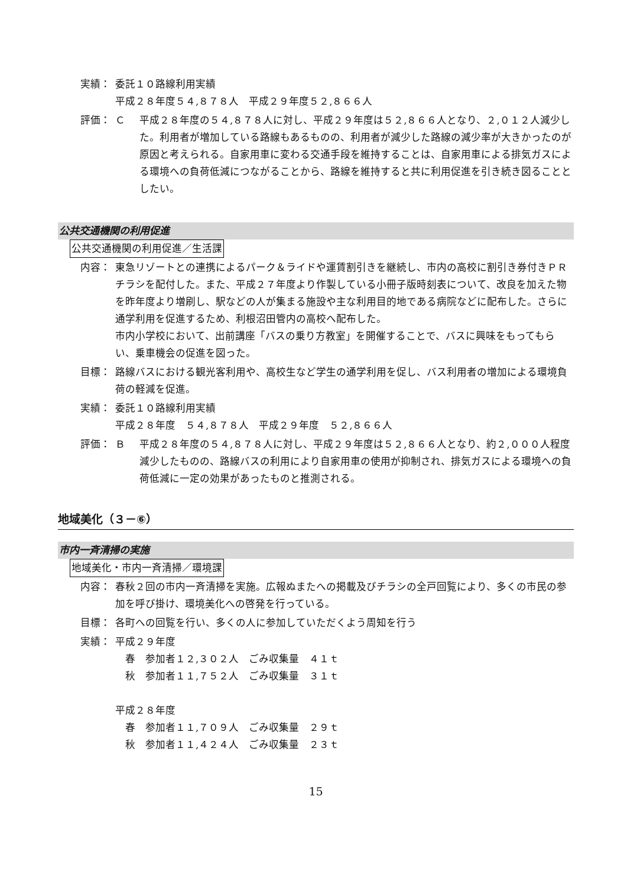実績： 委託１０路線利用実績
平成２８年度５４,８７８人　平成２９年度５２,８６６人
評価： Ｃ 平成２８年度の５４,８７８人に対し、平成２９年度は５２,８６６人となり、２,０１２人減少した。利用者が増加している路線もあるものの、利用者が減少した路線の減少率が大きかったのが原因と考えられる。自家用車に変わる交通手段を維持することは、自家用車による排気ガスによる環境への負荷低減につながることから、路線を維持すると共に利用促進を引き続き図ることとしたい。
公共交通機関の利用促進
公共交通機関の利用促進／生活課
内容： 東急リゾートとの連携によるパーク＆ライドや運賃割引きを継続し、市内の高校に割引き券付きＰＲチラシを配付した。また、平成２７年度より作製している小冊子版時刻表について、改良を加えた物を昨年度より増刷し、駅などの人が集まる施設や主な利用目的地である病院などに配布した。さらに通学利用を促進するため、利根沼田管内の高校へ配布した。
市内小学校において、出前講座「バスの乗り方教室」を開催することで、バスに興味をもってもらい、乗車機会の促進を図った。
目標： 路線バスにおける観光客利用や、高校生など学生の通学利用を促し、バス利用者の増加による環境負荷の軽減を促進。
実績： 委託１０路線利用実績
平成２８年度　５４,８７８人　平成２９年度　５２,８６６人
評価： Ｂ 平成２８年度の５４,８７８人に対し、平成２９年度は５２,８６６人となり、約２,０００人程度減少したものの、路線バスの利用により自家用車の使用が抑制され、排気ガスによる環境への負荷低減に一定の効果があったものと推測される。
地域美化（３－⑥）
市内一斉清掃の実施
地域美化・市内一斉清掃／環境課
内容： 春秋２回の市内一斉清掃を実施。広報ぬまたへの掲載及びチラシの全戸回覧により、多くの市民の参加を呼び掛け、環境美化への啓発を行っている。
目標： 各町への回覧を行い、多くの人に参加していただくよう周知を行う
実績： 平成２９年度
　春　参加者１２,３０２人　ごみ収集量　４１ｔ
　秋　参加者１１,７５２人　ごみ収集量　３１ｔ
平成２８年度
　春　参加者１１,７０９人　ごみ収集量　２９ｔ
　秋　参加者１１,４２４人　ごみ収集量　２３ｔ
15